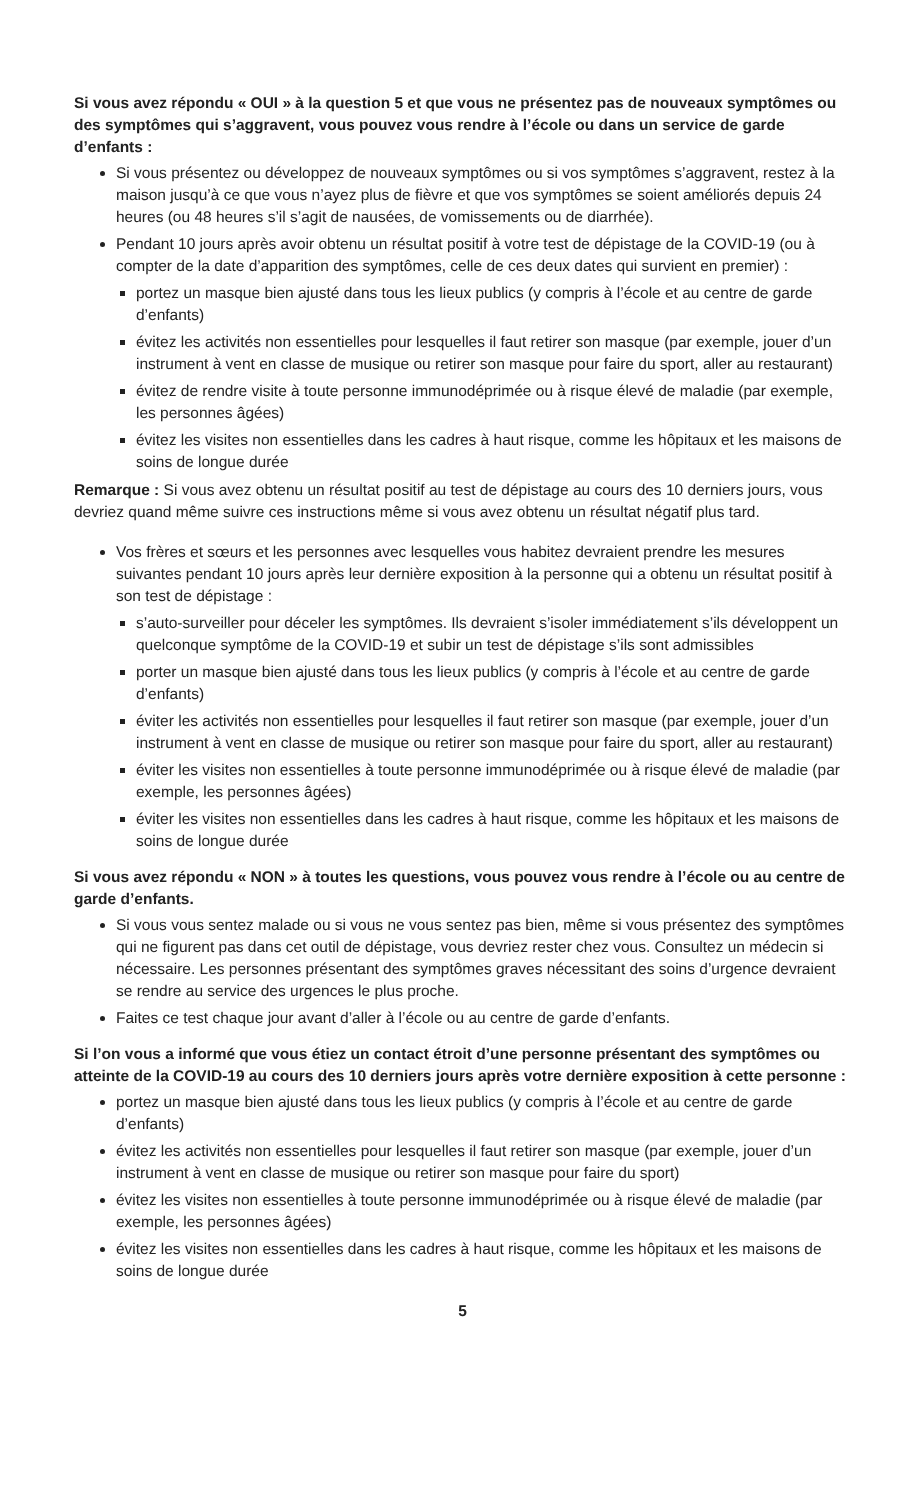Si vous avez répondu « OUI » à la question 5 et que vous ne présentez pas de nouveaux symptômes ou des symptômes qui s’aggravent, vous pouvez vous rendre à l’école ou dans un service de garde d’enfants :
Si vous présentez ou développez de nouveaux symptômes ou si vos symptômes s’aggravent, restez à la maison jusqu’à ce que vous n’ayez plus de fièvre et que vos symptômes se soient améliorés depuis 24 heures (ou 48 heures s’il s’agit de nausées, de vomissements ou de diarrhée).
Pendant 10 jours après avoir obtenu un résultat positif à votre test de dépistage de la COVID-19 (ou à compter de la date d’apparition des symptômes, celle de ces deux dates qui survient en premier) :
portez un masque bien ajusté dans tous les lieux publics (y compris à l’école et au centre de garde d’enfants)
évitez les activités non essentielles pour lesquelles il faut retirer son masque (par exemple, jouer d’un instrument à vent en classe de musique ou retirer son masque pour faire du sport, aller au restaurant)
évitez de rendre visite à toute personne immunodéprimée ou à risque élevé de maladie (par exemple, les personnes âgées)
évitez les visites non essentielles dans les cadres à haut risque, comme les hôpitaux et les maisons de soins de longue durée
Remarque : Si vous avez obtenu un résultat positif au test de dépistage au cours des 10 derniers jours, vous devriez quand même suivre ces instructions même si vous avez obtenu un résultat négatif plus tard.
Vos frères et sœurs et les personnes avec lesquelles vous habitez devraient prendre les mesures suivantes pendant 10 jours après leur dernière exposition à la personne qui a obtenu un résultat positif à son test de dépistage :
s’auto-surveiller pour déceler les symptômes. Ils devraient s’isoler immédiatement s’ils développent un quelconque symptôme de la COVID-19 et subir un test de dépistage s’ils sont admissibles
porter un masque bien ajusté dans tous les lieux publics (y compris à l’école et au centre de garde d’enfants)
éviter les activités non essentielles pour lesquelles il faut retirer son masque (par exemple, jouer d’un instrument à vent en classe de musique ou retirer son masque pour faire du sport, aller au restaurant)
éviter les visites non essentielles à toute personne immunodéprimée ou à risque élevé de maladie (par exemple, les personnes âgées)
éviter les visites non essentielles dans les cadres à haut risque, comme les hôpitaux et les maisons de soins de longue durée
Si vous avez répondu « NON » à toutes les questions, vous pouvez vous rendre à l’école ou au centre de garde d’enfants.
Si vous vous sentez malade ou si vous ne vous sentez pas bien, même si vous présentez des symptômes qui ne figurent pas dans cet outil de dépistage, vous devriez rester chez vous. Consultez un médecin si nécessaire. Les personnes présentant des symptômes graves nécessitant des soins d’urgence devraient se rendre au service des urgences le plus proche.
Faites ce test chaque jour avant d’aller à l’école ou au centre de garde d’enfants.
Si l’on vous a informé que vous étiez un contact étroit d’une personne présentant des symptômes ou atteinte de la COVID-19 au cours des 10 derniers jours après votre dernière exposition à cette personne :
portez un masque bien ajusté dans tous les lieux publics (y compris à l’école et au centre de garde d’enfants)
évitez les activités non essentielles pour lesquelles il faut retirer son masque (par exemple, jouer d’un instrument à vent en classe de musique ou retirer son masque pour faire du sport)
évitez les visites non essentielles à toute personne immunodéprimée ou à risque élevé de maladie (par exemple, les personnes âgées)
évitez les visites non essentielles dans les cadres à haut risque, comme les hôpitaux et les maisons de soins de longue durée
5